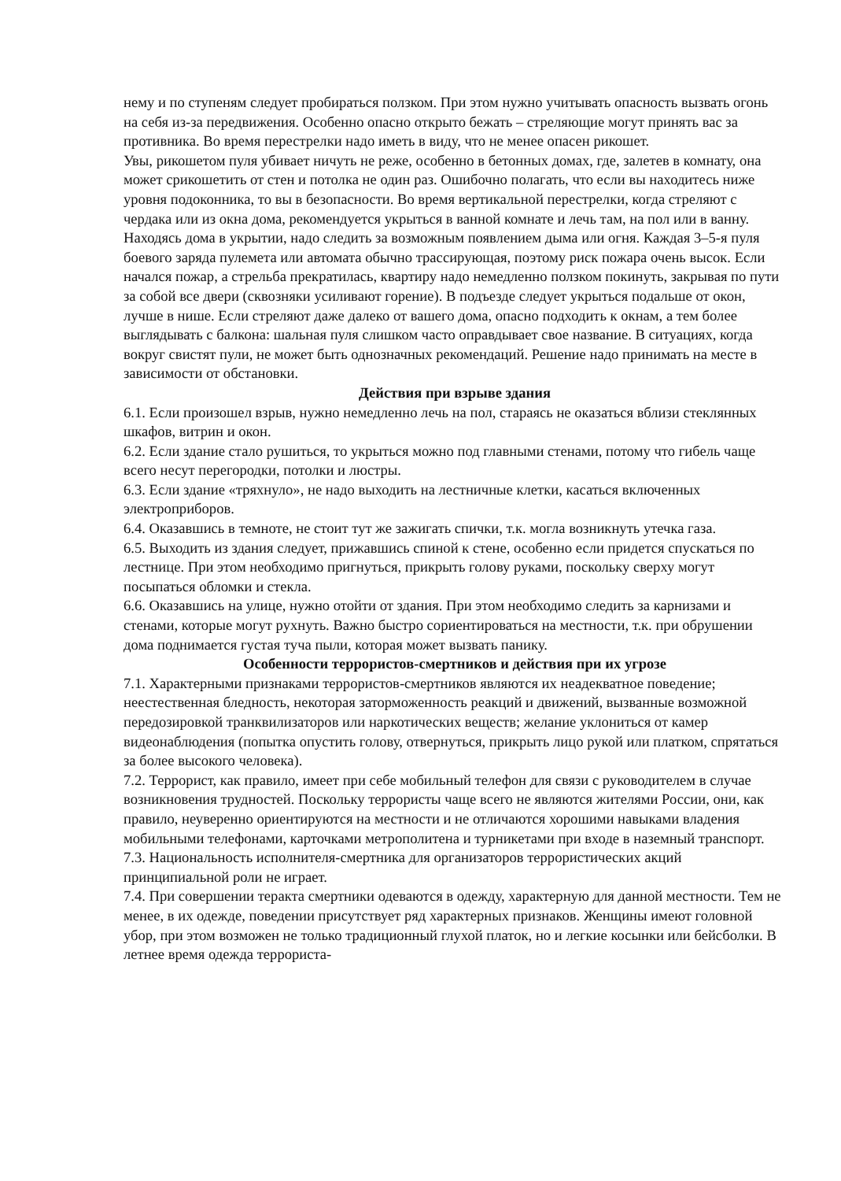нему и по ступеням следует пробираться ползком. При этом нужно учитывать опасность вызвать огонь на себя из-за передвижения. Особенно опасно открыто бежать – стреляющие могут принять вас за противника. Во время перестрелки надо иметь в виду, что не менее опасен рикошет.
Увы, рикошетом пуля убивает ничуть не реже, особенно в бетонных домах, где, залетев в комнату, она может срикошетить от стен и потолка не один раз. Ошибочно полагать, что если вы находитесь ниже уровня подоконника, то вы в безопасности. Во время вертикальной перестрелки, когда стреляют с чердака или из окна дома, рекомендуется укрыться в ванной комнате и лечь там, на пол или в ванну. Находясь дома в укрытии, надо следить за возможным появлением дыма или огня. Каждая 3–5-я пуля боевого заряда пулемета или автомата обычно трассирующая, поэтому риск пожара очень высок. Если начался пожар, а стрельба прекратилась, квартиру надо немедленно ползком покинуть, закрывая по пути за собой все двери (сквозняки усиливают горение). В подъезде следует укрыться подальше от окон, лучше в нише. Если стреляют даже далеко от вашего дома, опасно подходить к окнам, а тем более выглядывать с балкона: шальная пуля слишком часто оправдывает свое название. В ситуациях, когда вокруг свистят пули, не может быть однозначных рекомендаций. Решение надо принимать на месте в зависимости от обстановки.
Действия при взрыве здания
6.1. Если произошел взрыв, нужно немедленно лечь на пол, стараясь не оказаться вблизи стеклянных шкафов, витрин и окон.
6.2. Если здание стало рушиться, то укрыться можно под главными стенами, потому что гибель чаще всего несут перегородки, потолки и люстры.
6.3. Если здание «тряхнуло», не надо выходить на лестничные клетки, касаться включенных электроприборов.
6.4. Оказавшись в темноте, не стоит тут же зажигать спички, т.к. могла возникнуть утечка газа.
6.5. Выходить из здания следует, прижавшись спиной к стене, особенно если придется спускаться по лестнице. При этом необходимо пригнуться, прикрыть голову руками, поскольку сверху могут посыпаться обломки и стекла.
6.6. Оказавшись на улице, нужно отойти от здания. При этом необходимо следить за карнизами и стенами, которые могут рухнуть. Важно быстро сориентироваться на местности, т.к. при обрушении дома поднимается густая туча пыли, которая может вызвать панику.
Особенности террористов-смертников и действия при их угрозе
7.1. Характерными признаками террористов-смертников являются их неадекватное поведение; неестественная бледность, некоторая заторможенность реакций и движений, вызванные возможной передозировкой транквилизаторов или наркотических веществ; желание уклониться от камер видеонаблюдения (попытка опустить голову, отвернуться, прикрыть лицо рукой или платком, спрятаться за более высокого человека).
7.2. Террорист, как правило, имеет при себе мобильный телефон для связи с руководителем в случае возникновения трудностей. Поскольку террористы чаще всего не являются жителями России, они, как правило, неуверенно ориентируются на местности и не отличаются хорошими навыками владения мобильными телефонами, карточками метрополитена и турникетами при входе в наземный транспорт.
7.3. Национальность исполнителя-смертника для организаторов террористических акций принципиальной роли не играет.
7.4. При совершении теракта смертники одеваются в одежду, характерную для данной местности. Тем не менее, в их одежде, поведении присутствует ряд характерных признаков. Женщины имеют головной убор, при этом возможен не только традиционный глухой платок, но и легкие косынки или бейсболки. В летнее время одежда террориста-